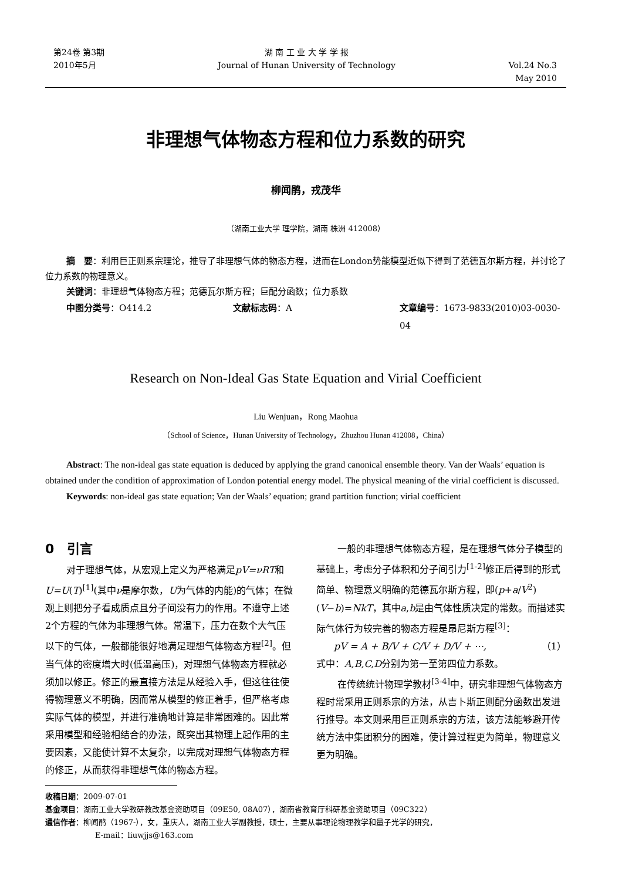第24卷 第3期
2010年5月
湖 南 工 业 大 学 学 报
Journal of Hunan University of Technology
Vol.24 No.3
May 2010
非理想气体物态方程和位力系数的研究
柳闻鹃，戎茂华
（湖南工业大学 理学院，湖南 株洲 412008）
摘　要：利用巨正则系宗理论，推导了非理想气体的物态方程，进而在London势能模型近似下得到了范德瓦尔斯方程，并讨论了位力系数的物理意义。
关键词：非理想气体物态方程；范德瓦尔斯方程；巨配分函数；位力系数
中图分类号：O414.2 文献标志码：A 文章编号：1673-9833(2010)03-0030-04
Research on Non-Ideal Gas State Equation and Virial Coefficient
Liu Wenjuan，Rong Maohua
（School of Science，Hunan University of Technology，Zhuzhou Hunan 412008，China）
Abstract: The non-ideal gas state equation is deduced by applying the grand canonical ensemble theory. Van der Waals’ equation is obtained under the condition of approximation of London potential energy model. The physical meaning of the virial coefficient is discussed.
Keywords: non-ideal gas state equation; Van der Waals’ equation; grand partition function; virial coefficient
0　引言
对于理想气体，从宏观上定义为严格满足pV=νRT和U=U(T)<sup>[1]</sup>(其中ν是摩尔数，U为气体的内能)的气体；在微观上则把分子看成质点且分子间没有力的作用。不遵守上述2个方程的气体为非理想气体。常温下，压力在数个大气压以下的气体，一般都能很好地满足理想气体物态方程<sup>[2]</sup>。但当气体的密度增大时(低温高压)，对理想气体物态方程就必须加以修正。修正的最直接方法是从经验入手，但这往往使得物理意义不明确，因而常从模型的修正着手，但严格考虑实际气体的模型，并进行准确地计算是非常困难的。因此常采用模型和经验相结合的办法，既突出其物理上起作用的主要因素，又能使计算不太复杂，以完成对理想气体物态方程的修正，从而获得非理想气体的物态方程。
一般的非理想气体物态方程，是在理想气体分子模型的基础上，考虑分子体积和分子间引力<sup>[1-2]</sup>修正后得到的形式简单、物理意义明确的范德瓦尔斯方程，即(p+a/V<sup>2</sup>)(V−b)=NkT，其中a,b是由气体性质决定的常数。而描述实际气体行为较完善的物态方程是昂尼斯方程<sup>[3]</sup>：
pV = A + B/V + C/V + D/V + ⋯, （1）
式中：A,B,C,D分别为第一至第四位力系数。
在传统统计物理学教材<sup>[3-4]</sup>中，研究非理想气体物态方程时常采用正则系宗的方法，从吉卜斯正则配分函数出发进行推导。本文则采用巨正则系宗的方法，该方法能够避开传统方法中集团积分的困难，使计算过程更为简单，物理意义更为明确。
收稿日期：2009-07-01
基金项目：湖南工业大学教研教改基金资助项目（09E50, 08A07），湖南省教育厅科研基金资助项目（09C322）
通信作者：柳闻鹃（1967-），女，重庆人，湖南工业大学副教授，硕士，主要从事理论物理教学和量子光学的研究，
E-mail：liuwjjs@163.com